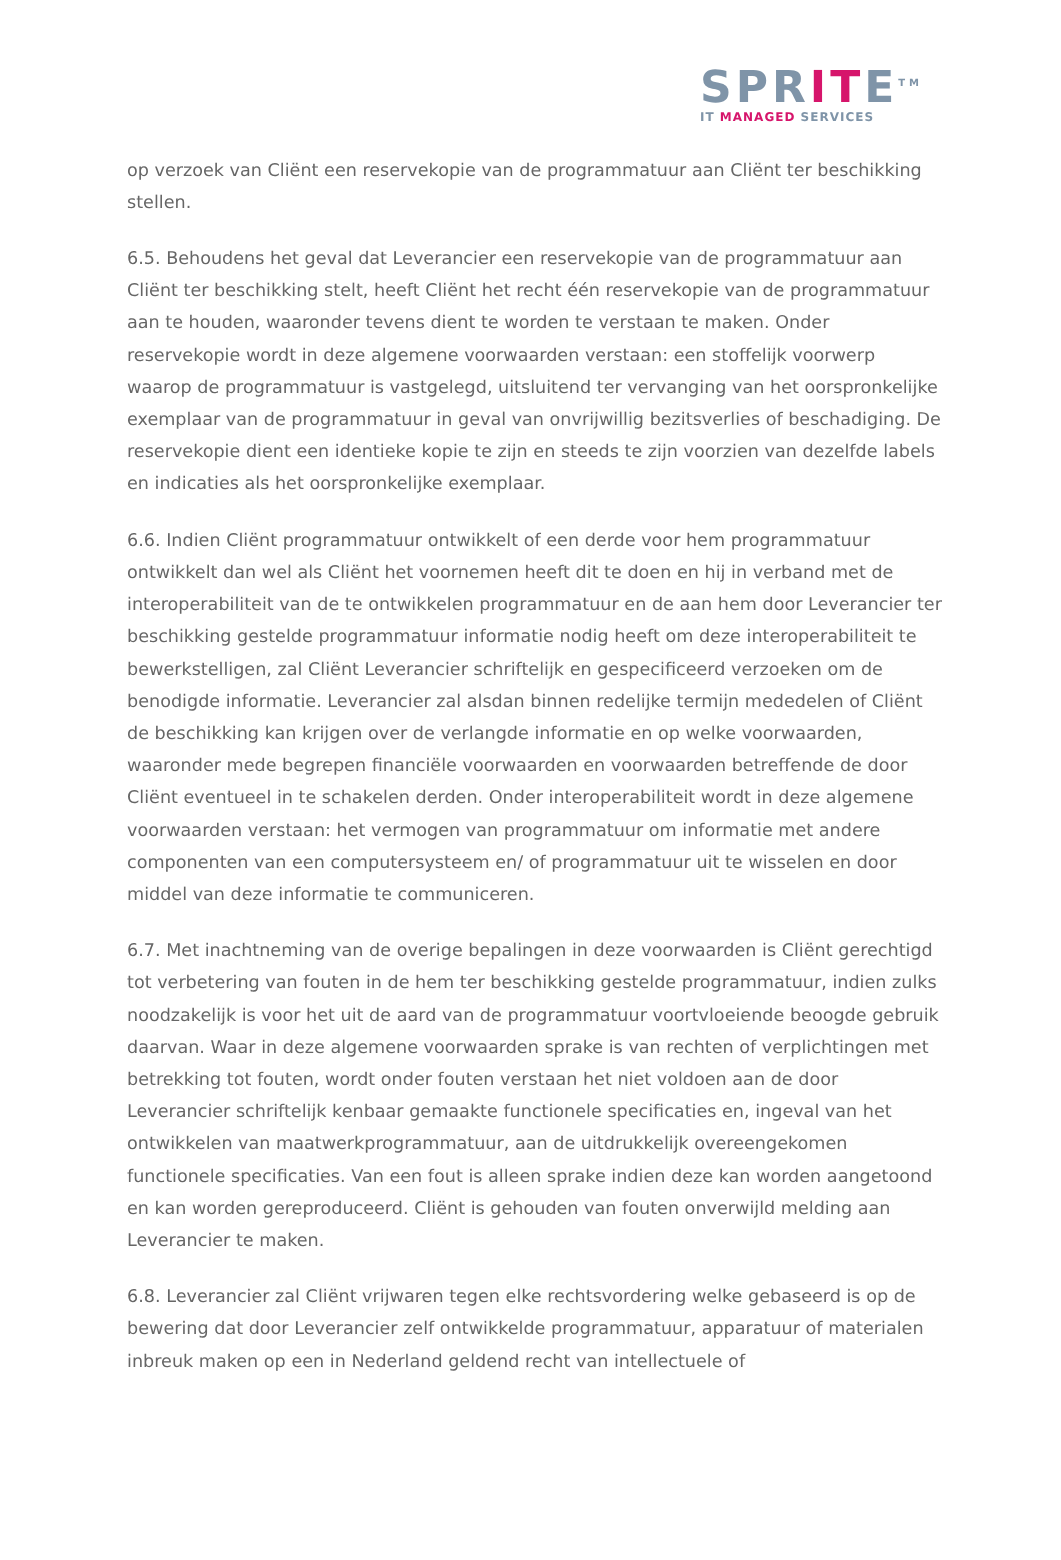SPRITE<sup>TM</sup>
IT MANAGED SERVICES
op verzoek van Cliënt een reservekopie van de programmatuur aan Cliënt ter beschikking stellen.
6.5. Behoudens het geval dat Leverancier een reservekopie van de programmatuur aan Cliënt ter beschikking stelt, heeft Cliënt het recht één reservekopie van de programmatuur aan te houden, waaronder tevens dient te worden te verstaan te maken. Onder reservekopie wordt in deze algemene voorwaarden verstaan: een stoffelijk voorwerp waarop de programmatuur is vastgelegd, uitsluitend ter vervanging van het oorspronkelijke exemplaar van de programmatuur in geval van onvrijwillig bezitsverlies of beschadiging. De reservekopie dient een identieke kopie te zijn en steeds te zijn voorzien van dezelfde labels en indicaties als het oorspronkelijke exemplaar.
6.6. Indien Cliënt programmatuur ontwikkelt of een derde voor hem programmatuur ontwikkelt dan wel als Cliënt het voornemen heeft dit te doen en hij in verband met de interoperabiliteit van de te ontwikkelen programmatuur en de aan hem door Leverancier ter beschikking gestelde programmatuur informatie nodig heeft om deze interoperabiliteit te bewerkstelligen, zal Cliënt Leverancier schriftelijk en gespecificeerd verzoeken om de benodigde informatie. Leverancier zal alsdan binnen redelijke termijn mededelen of Cliënt de beschikking kan krijgen over de verlangde informatie en op welke voorwaarden, waaronder mede begrepen financiële voorwaarden en voorwaarden betreffende de door Cliënt eventueel in te schakelen derden. Onder interoperabiliteit wordt in deze algemene voorwaarden verstaan: het vermogen van programmatuur om informatie met andere componenten van een computersysteem en/ of programmatuur uit te wisselen en door middel van deze informatie te communiceren.
6.7. Met inachtneming van de overige bepalingen in deze voorwaarden is Cliënt gerechtigd tot verbetering van fouten in de hem ter beschikking gestelde programmatuur, indien zulks noodzakelijk is voor het uit de aard van de programmatuur voortvloeiende beoogde gebruik daarvan. Waar in deze algemene voorwaarden sprake is van rechten of verplichtingen met betrekking tot fouten, wordt onder fouten verstaan het niet voldoen aan de door Leverancier schriftelijk kenbaar gemaakte functionele specificaties en, ingeval van het ontwikkelen van maatwerkprogrammatuur, aan de uitdrukkelijk overeengekomen functionele specificaties. Van een fout is alleen sprake indien deze kan worden aangetoond en kan worden gereproduceerd. Cliënt is gehouden van fouten onverwijld melding aan Leverancier te maken.
6.8. Leverancier zal Cliënt vrijwaren tegen elke rechtsvordering welke gebaseerd is op de bewering dat door Leverancier zelf ontwikkelde programmatuur, apparatuur of materialen inbreuk maken op een in Nederland geldend recht van intellectuele of